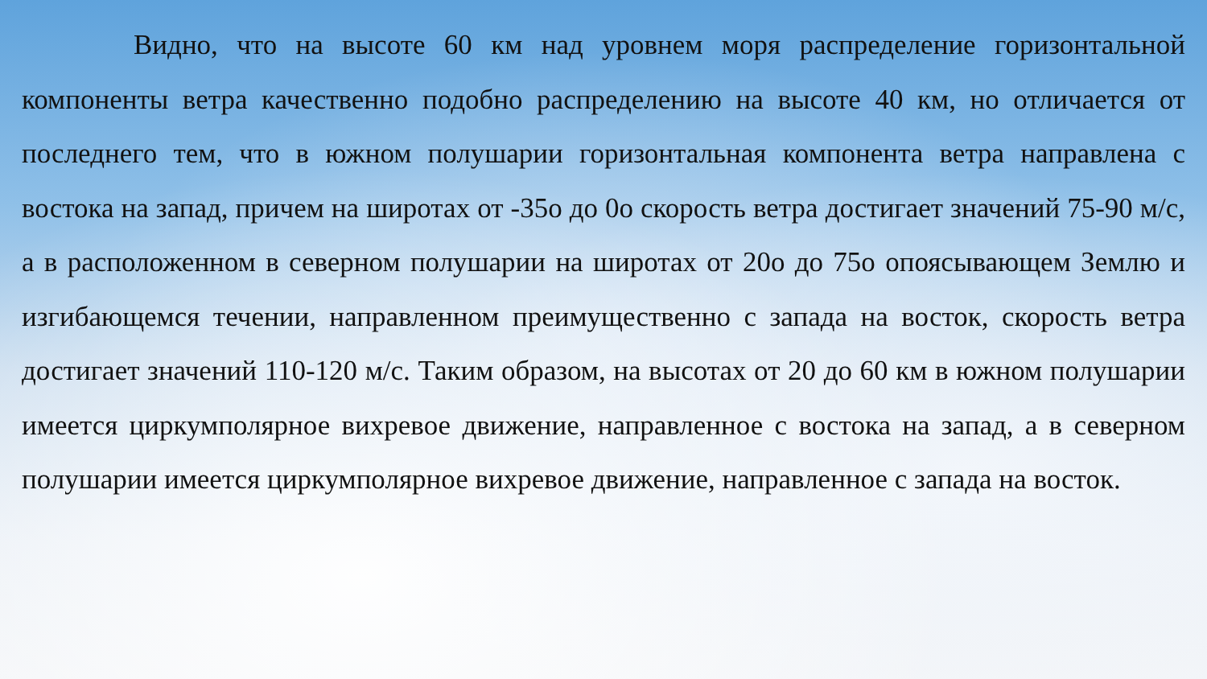Видно, что на высоте 60 км над уровнем моря распределение горизонтальной компоненты ветра качественно подобно распределению на высоте 40 км, но отличается от последнего тем, что в южном полушарии горизонтальная компонента ветра направлена с востока на запад, причем на широтах от -35o до 0o скорость ветра достигает значений 75-90 м/с, а в расположенном в северном полушарии на широтах от 20o до 75o опоясывающем Землю и изгибающемся течении, направленном преимущественно с запада на восток, скорость ветра достигает значений 110-120 м/с. Таким образом, на высотах от 20 до 60 км в южном полушарии имеется циркумполярное вихревое движение, направленное с востока на запад, а в северном полушарии имеется циркумполярное вихревое движение, направленное с запада на восток.